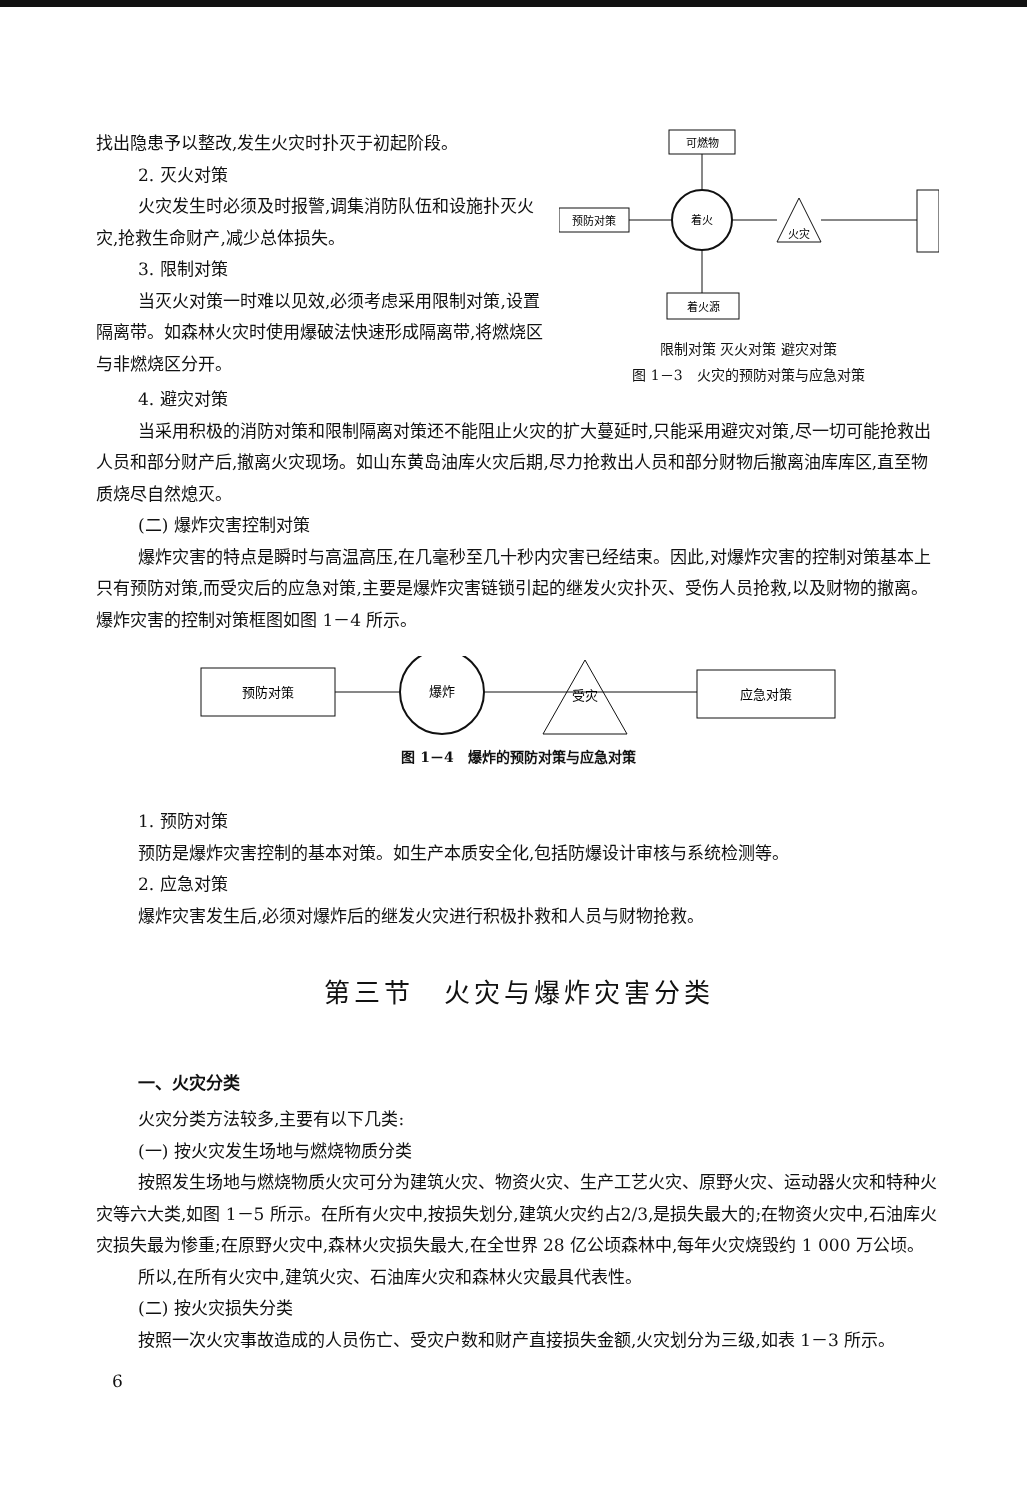找出隐患予以整改,发生火灾时扑灭于初起阶段。
2. 灭火对策
火灾发生时必须及时报警,调集消防队伍和设施扑灭火灾,抢救生命财产,减少总体损失。
3. 限制对策
当灭火对策一时难以见效,必须考虑采用限制对策,设置隔离带。如森林火灾时使用爆破法快速形成隔离带,将燃烧区与非燃烧区分开。
可燃物
着火
预防对策
火灾
着火源
限制对策 灭火对策 避灾对策
图 1－3　火灾的预防对策与应急对策
4. 避灾对策
当采用积极的消防对策和限制隔离对策还不能阻止火灾的扩大蔓延时,只能采用避灾对策,尽一切可能抢救出人员和部分财产后,撤离火灾现场。如山东黄岛油库火灾后期,尽力抢救出人员和部分财物后撤离油库库区,直至物质烧尽自然熄灭。
(二) 爆炸灾害控制对策
爆炸灾害的特点是瞬时与高温高压,在几毫秒至几十秒内灾害已经结束。因此,对爆炸灾害的控制对策基本上只有预防对策,而受灾后的应急对策,主要是爆炸灾害链锁引起的继发火灾扑灭、受伤人员抢救,以及财物的撤离。爆炸灾害的控制对策框图如图 1－4 所示。
预防对策
爆炸
受灾
应急对策
图 1－4　爆炸的预防对策与应急对策
1. 预防对策
预防是爆炸灾害控制的基本对策。如生产本质安全化,包括防爆设计审核与系统检测等。
2. 应急对策
爆炸灾害发生后,必须对爆炸后的继发火灾进行积极扑救和人员与财物抢救。
第三节　火灾与爆炸灾害分类
一、火灾分类
火灾分类方法较多,主要有以下几类:
(一) 按火灾发生场地与燃烧物质分类
按照发生场地与燃烧物质火灾可分为建筑火灾、物资火灾、生产工艺火灾、原野火灾、运动器火灾和特种火灾等六大类,如图 1－5 所示。在所有火灾中,按损失划分,建筑火灾约占2/3,是损失最大的;在物资火灾中,石油库火灾损失最为惨重;在原野火灾中,森林火灾损失最大,在全世界 28 亿公顷森林中,每年火灾烧毁约 1 000 万公顷。
所以,在所有火灾中,建筑火灾、石油库火灾和森林火灾最具代表性。
(二) 按火灾损失分类
按照一次火灾事故造成的人员伤亡、受灾户数和财产直接损失金额,火灾划分为三级,如表 1－3 所示。
6